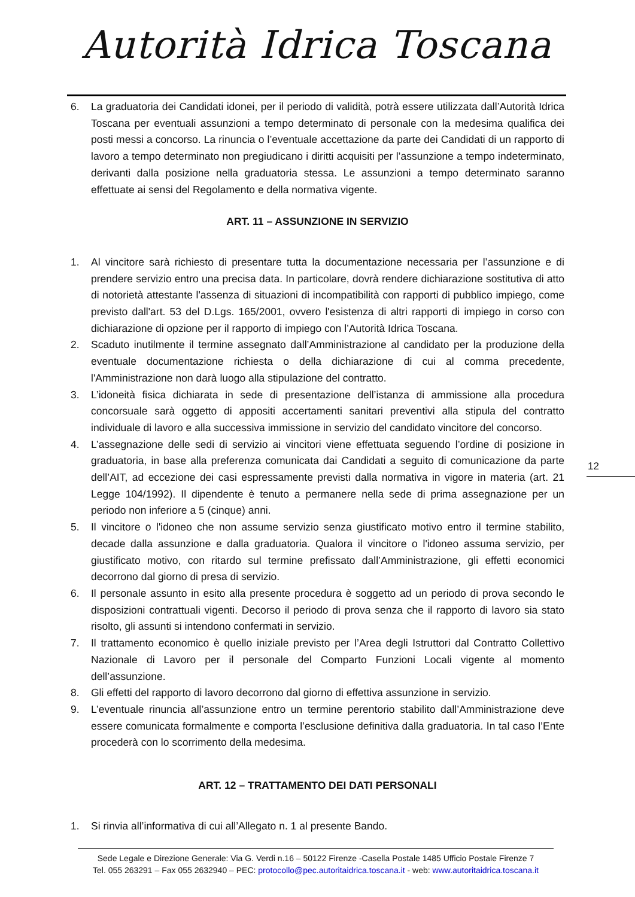Autorità Idrica Toscana
6. La graduatoria dei Candidati idonei, per il periodo di validità, potrà essere utilizzata dall’Autorità Idrica Toscana per eventuali assunzioni a tempo determinato di personale con la medesima qualifica dei posti messi a concorso. La rinuncia o l’eventuale accettazione da parte dei Candidati di un rapporto di lavoro a tempo determinato non pregiudicano i diritti acquisiti per l’assunzione a tempo indeterminato, derivanti dalla posizione nella graduatoria stessa. Le assunzioni a tempo determinato saranno effettuate ai sensi del Regolamento e della normativa vigente.
ART. 11 – ASSUNZIONE IN SERVIZIO
1. Al vincitore sarà richiesto di presentare tutta la documentazione necessaria per l’assunzione e di prendere servizio entro una precisa data. In particolare, dovrà rendere dichiarazione sostitutiva di atto di notorietà attestante l'assenza di situazioni di incompatibilità con rapporti di pubblico impiego, come previsto dall'art. 53 del D.Lgs. 165/2001, ovvero l'esistenza di altri rapporti di impiego in corso con dichiarazione di opzione per il rapporto di impiego con l’Autorità Idrica Toscana.
2. Scaduto inutilmente il termine assegnato dall’Amministrazione al candidato per la produzione della eventuale documentazione richiesta o della dichiarazione di cui al comma precedente, l'Amministrazione non darà luogo alla stipulazione del contratto.
3. L’idoneità fisica dichiarata in sede di presentazione dell’istanza di ammissione alla procedura concorsuale sarà oggetto di appositi accertamenti sanitari preventivi alla stipula del contratto individuale di lavoro e alla successiva immissione in servizio del candidato vincitore del concorso.
4. L’assegnazione delle sedi di servizio ai vincitori viene effettuata seguendo l’ordine di posizione in graduatoria, in base alla preferenza comunicata dai Candidati a seguito di comunicazione da parte dell’AIT, ad eccezione dei casi espressamente previsti dalla normativa in vigore in materia (art. 21 Legge 104/1992). Il dipendente è tenuto a permanere nella sede di prima assegnazione per un periodo non inferiore a 5 (cinque) anni.
5. Il vincitore o l'idoneo che non assume servizio senza giustificato motivo entro il termine stabilito, decade dalla assunzione e dalla graduatoria. Qualora il vincitore o l'idoneo assuma servizio, per giustificato motivo, con ritardo sul termine prefissato dall’Amministrazione, gli effetti economici decorrono dal giorno di presa di servizio.
6. Il personale assunto in esito alla presente procedura è soggetto ad un periodo di prova secondo le disposizioni contrattuali vigenti. Decorso il periodo di prova senza che il rapporto di lavoro sia stato risolto, gli assunti si intendono confermati in servizio.
7. Il trattamento economico è quello iniziale previsto per l’Area degli Istruttori dal Contratto Collettivo Nazionale di Lavoro per il personale del Comparto Funzioni Locali vigente al momento dell’assunzione.
8. Gli effetti del rapporto di lavoro decorrono dal giorno di effettiva assunzione in servizio.
9. L’eventuale rinuncia all’assunzione entro un termine perentorio stabilito dall’Amministrazione deve essere comunicata formalmente e comporta l’esclusione definitiva dalla graduatoria. In tal caso l’Ente procederà con lo scorrimento della medesima.
ART. 12 – TRATTAMENTO DEI DATI PERSONALI
1. Si rinvia all’informativa di cui all’Allegato n. 1 al presente Bando.
12
Sede Legale e Direzione Generale: Via G. Verdi n.16 – 50122 Firenze -Casella Postale 1485 Ufficio Postale Firenze 7
Tel. 055 263291 – Fax 055 2632940 – PEC: protocollo@pec.autoritaidrica.toscana.it - web: www.autoritaidrica.toscana.it